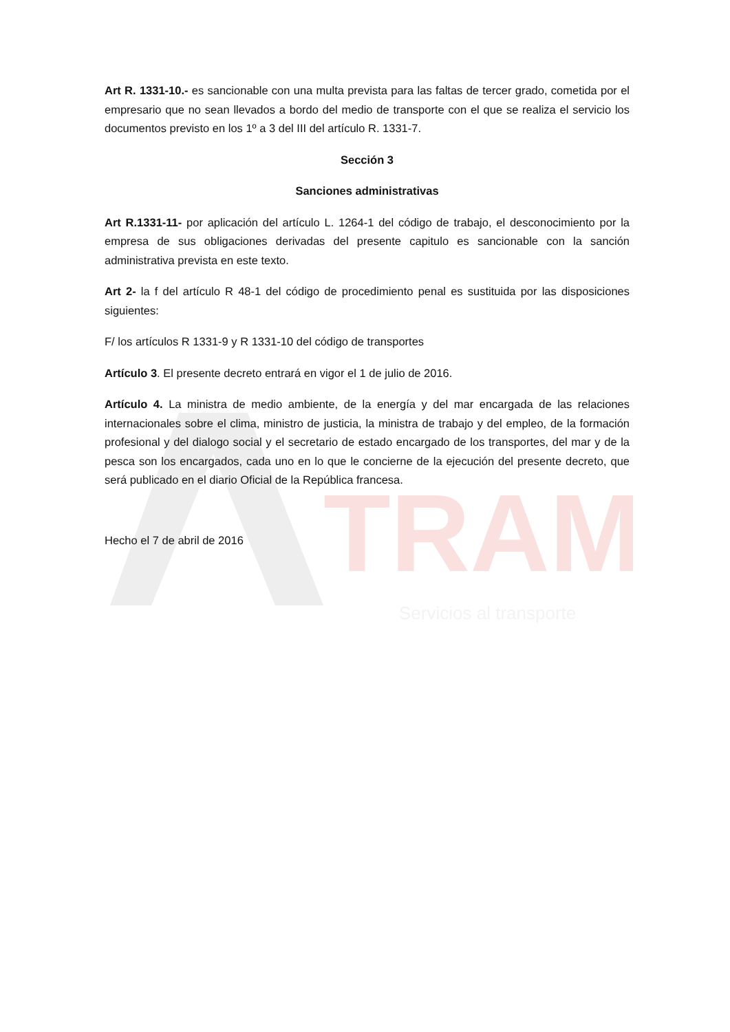TRAM
Servicios al transporte
Art R. 1331-10.- es sancionable con una multa prevista para las faltas de tercer grado, cometida por el empresario que no sean llevados a bordo del medio de transporte con el que se realiza el servicio los documentos previsto en los 1º a 3 del III del artículo R. 1331-7.
Sección 3
Sanciones administrativas
Art R.1331-11- por aplicación del artículo L. 1264-1 del código de trabajo, el desconocimiento por la empresa de sus obligaciones derivadas del presente capitulo es sancionable con la sanción administrativa prevista en este texto.
Art 2- la f del artículo R 48-1 del código de procedimiento penal es sustituida por las disposiciones siguientes:
F/ los artículos R 1331-9 y R 1331-10 del código de transportes
Artículo 3. El presente decreto entrará en vigor el 1 de julio de 2016.
Artículo 4. La ministra de medio ambiente, de la energía y del mar encargada de las relaciones internacionales sobre el clima, ministro de justicia, la ministra de trabajo y del empleo, de la formación profesional y del dialogo social y el secretario de estado encargado de los transportes, del mar y de la pesca son los encargados, cada uno en lo que le concierne de la ejecución del presente decreto, que será publicado en el diario Oficial de la República francesa.
Hecho el 7 de abril de 2016